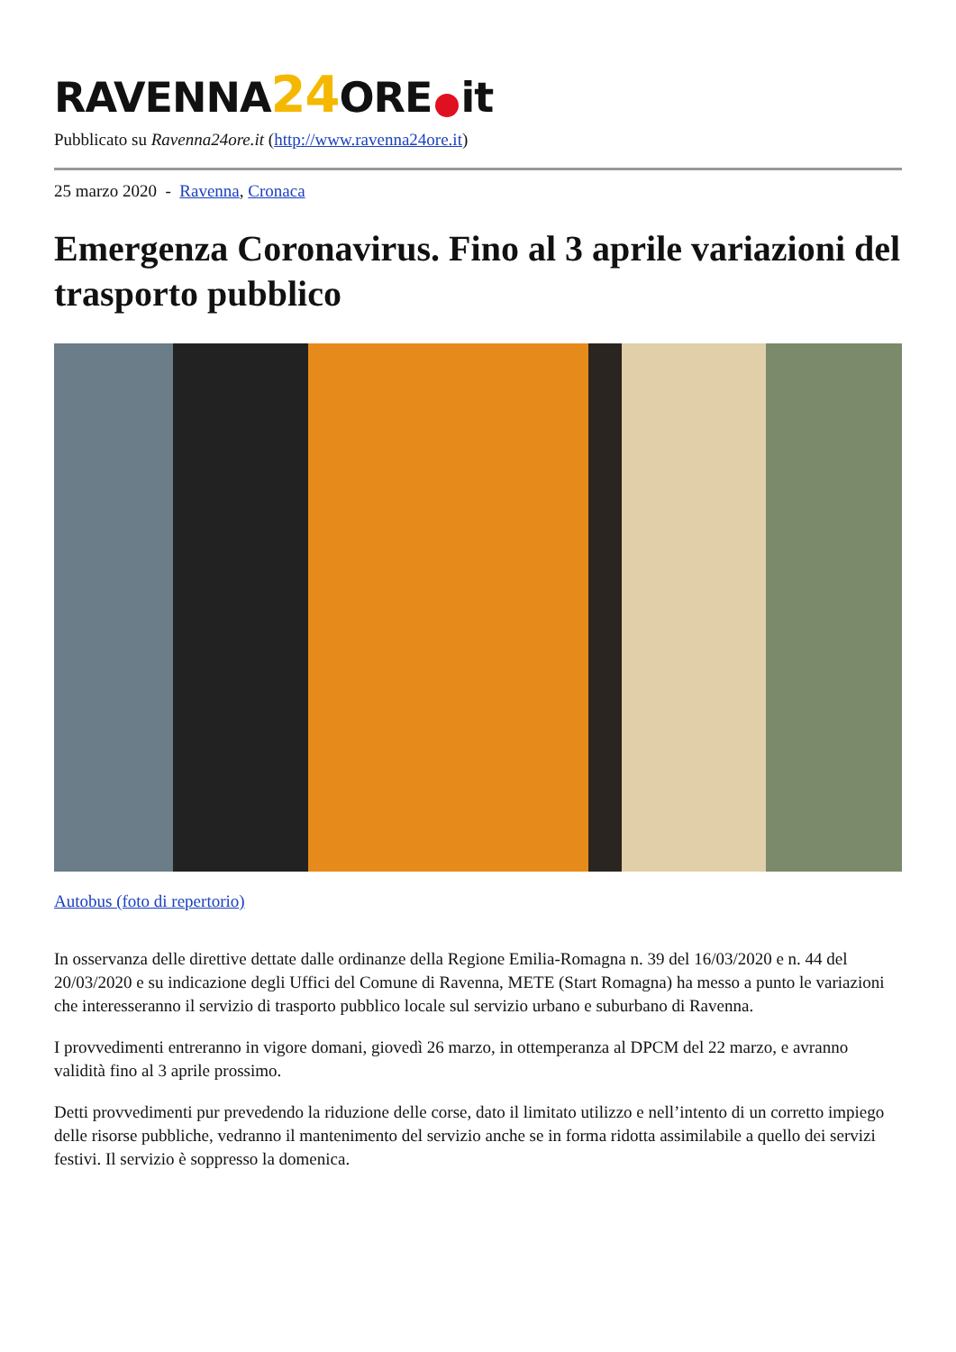RAVENNA24 ORE it
Pubblicato su Ravenna24ore.it (http://www.ravenna24ore.it)
25 marzo 2020 - Ravenna, Cronaca
Emergenza Coronavirus. Fino al 3 aprile variazioni del trasporto pubblico
Autobus (foto di repertorio)
In osservanza delle direttive dettate dalle ordinanze della Regione Emilia-Romagna n. 39 del 16/03/2020 e n. 44 del 20/03/2020 e su indicazione degli Uffici del Comune di Ravenna, METE (Start Romagna) ha messo a punto le variazioni che interesseranno il servizio di trasporto pubblico locale sul servizio urbano e suburbano di Ravenna.
I provvedimenti entreranno in vigore domani, giovedì 26 marzo, in ottemperanza al DPCM del 22 marzo, e avranno validità fino al 3 aprile prossimo.
Detti provvedimenti pur prevedendo la riduzione delle corse, dato il limitato utilizzo e nell’intento di un corretto impiego delle risorse pubbliche, vedranno il mantenimento del servizio anche se in forma ridotta assimilabile a quello dei servizi festivi. Il servizio è soppresso la domenica.